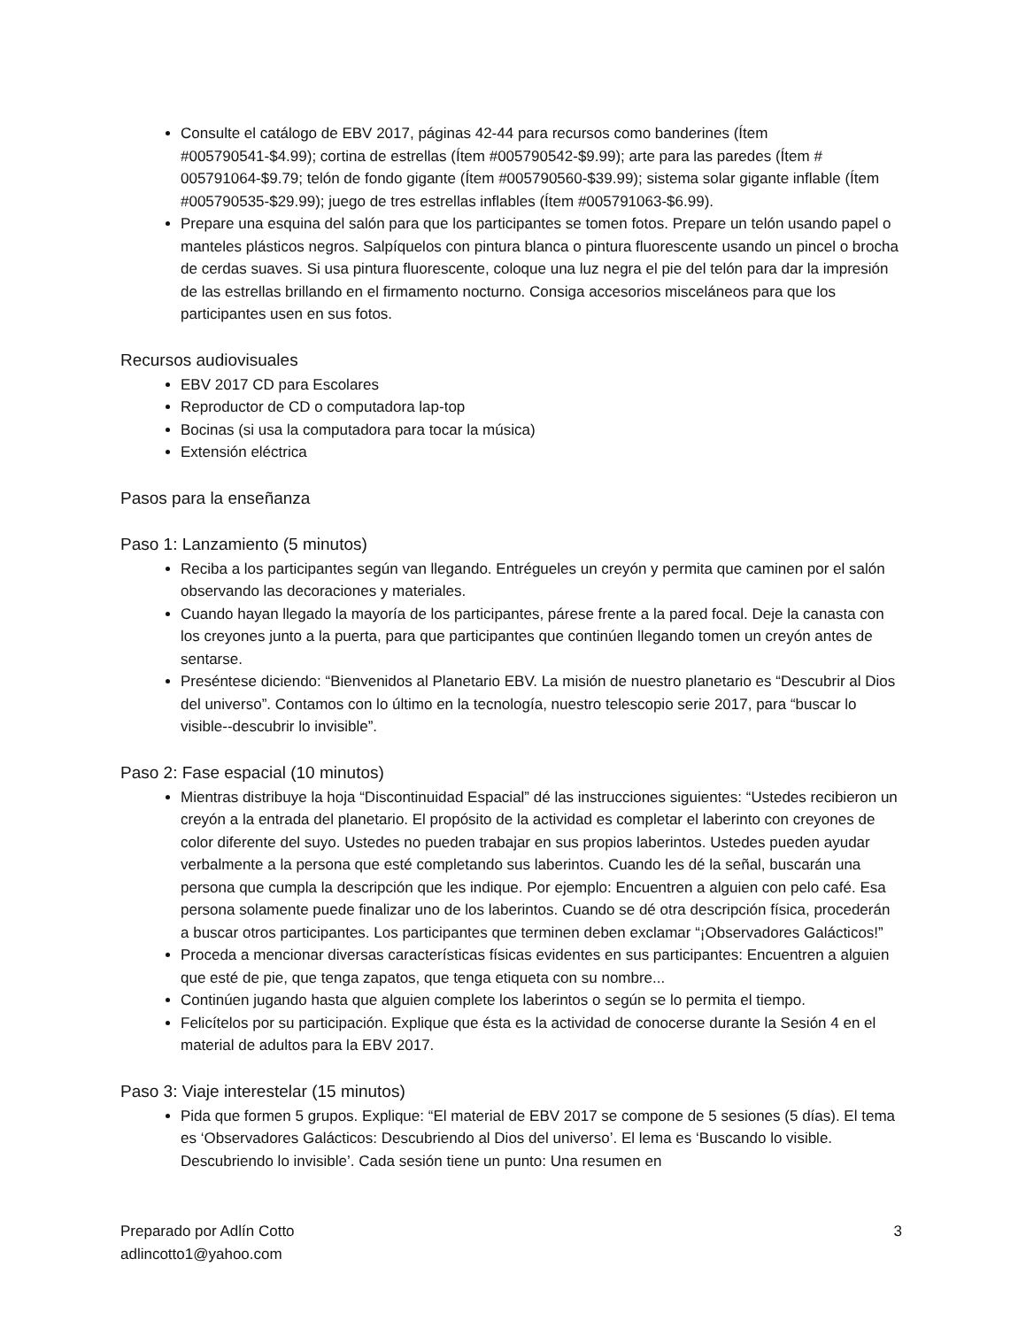Consulte el catálogo de EBV 2017, páginas 42-44 para recursos como banderines (Ítem #005790541-$4.99); cortina de estrellas (Ítem #005790542-$9.99); arte para las paredes (Ítem # 005791064-$9.79; telón de fondo gigante (Ítem #005790560-$39.99); sistema solar gigante inflable (Ítem #005790535-$29.99); juego de tres estrellas inflables (Ítem #005791063-$6.99).
Prepare una esquina del salón para que los participantes se tomen fotos. Prepare un telón usando papel o manteles plásticos negros. Salpíquelos con pintura blanca o pintura fluorescente usando un pincel o brocha de cerdas suaves. Si usa pintura fluorescente, coloque una luz negra el pie del telón para dar la impresión de las estrellas brillando en el firmamento nocturno. Consiga accesorios misceláneos para que los participantes usen en sus fotos.
Recursos audiovisuales
EBV 2017 CD para Escolares
Reproductor de CD o computadora lap-top
Bocinas (si usa la computadora para tocar la música)
Extensión eléctrica
Pasos para la enseñanza
Paso 1: Lanzamiento (5 minutos)
Reciba a los participantes según van llegando. Entrégueles un creyón y permita que caminen por el salón observando las decoraciones y materiales.
Cuando hayan llegado la mayoría de los participantes, párese frente a la pared focal. Deje la canasta con los creyones junto a la puerta, para que participantes que continúen llegando tomen un creyón antes de sentarse.
Preséntese diciendo: “Bienvenidos al Planetario EBV. La misión de nuestro planetario es “Descubrir al Dios del universo”. Contamos con lo último en la tecnología, nuestro telescopio serie 2017, para “buscar lo visible--descubrir lo invisible”.
Paso 2: Fase espacial (10 minutos)
Mientras distribuye la hoja “Discontinuidad Espacial” dé las instrucciones siguientes: “Ustedes recibieron un creyón a la entrada del planetario. El propósito de la actividad es completar el laberinto con creyones de color diferente del suyo. Ustedes no pueden trabajar en sus propios laberintos. Ustedes pueden ayudar verbalmente a la persona que esté completando sus laberintos. Cuando les dé la señal, buscarán una persona que cumpla la descripción que les indique. Por ejemplo: Encuentren a alguien con pelo café. Esa persona solamente puede finalizar uno de los laberintos. Cuando se dé otra descripción física, procederán a buscar otros participantes. Los participantes que terminen deben exclamar “¡Observadores Galácticos!”
Proceda a mencionar diversas características físicas evidentes en sus participantes: Encuentren a alguien que esté de pie, que tenga zapatos, que tenga etiqueta con su nombre...
Continúen jugando hasta que alguien complete los laberintos o según se lo permita el tiempo.
Felicítelos por su participación. Explique que ésta es la actividad de conocerse durante la Sesión 4 en el material de adultos para la EBV 2017.
Paso 3: Viaje interestelar (15 minutos)
Pida que formen 5 grupos. Explique: “El material de EBV 2017 se compone de 5 sesiones (5 días). El tema es ‘Observadores Galácticos: Descubriendo al Dios del universo’. El lema es ‘Buscando lo visible. Descubriendo lo invisible’. Cada sesión tiene un punto: Una resumen en
Preparado por Adlín Cotto
adlincotto1@yahoo.com
3